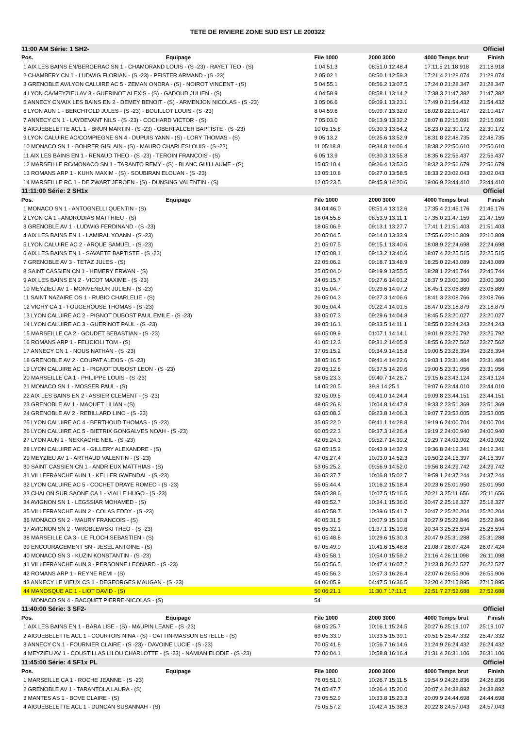TETE DE RIVIERE ZONE SUD EST LE 200322
| 11:00 AM Série: 1 SH2- | | | | Officiel |
| Pos. Equipage | File 1000 | 2000 3000 | 4000 Temps brut | Finish |
| 1 AIX LES BAINS EN/BERGERAC SN 1 - CHAMORAND LOUIS - (S -23) - RAYET TEO - (S) | 1 04:51.3 | 08:51.0 12:48.4 | 17:11.5 21:18.918 | 21:18.918 |
| 2 CHAMBERY CN 1 - LUDWIG FLORIAN - (S -23) - PFISTER ARMAND - (S -23) | 2 05:02.1 | 08:50.1 12:59.3 | 17:21.4 21:28.074 | 21:28.074 |
| 3 GRENOBLE AV/LYON CALUIRE AC 5 - ZEMAN ONDRA - (S) - NOIROT VINCENT - (S) | 5 04:55.1 | 08:56.2 13:07.5 | 17:24.0 21:28.347 | 21:28.347 |
| 4 LYON CA/MEYZIEU AV 3 - GUERINOT ALEXIS - (S) - GADOUD JULIEN - (S) | 4 04:58.9 | 08:58.1 13:14.2 | 17:38.3 21:47.382 | 21:47.382 |
| 5 ANNECY CN/AIX LES BAINS EN 2 - DEMEY BENOIT - (S) - ARMENJON NICOLAS - (S -23) | 3 05:06.6 | 09:09.1 13:23.1 | 17:49.0 21:54.432 | 21:54.432 |
| 6 LYON AUN 1 - BERCHTOLD JULES - (S -23) - BOUILLOT LOUIS - (S -23) | 8 04:59.6 | 09:09.7 13:32.0 | 18:02.8 22:10.417 | 22:10.417 |
| 7 ANNECY CN 1 - LAYDEVANT NILS - (S -23) - COCHARD VICTOR - (S) | 7 05:03.0 | 09:13.9 13:32.2 | 18:07.8 22:15.091 | 22:15.091 |
| 8 AIGUEBELETTE ACL 1 - BRUN MARTIN - (S -23) - OBERFALCER BAPTISTE - (S -23) | 10 05:15.8 | 09:30.3 13:54.2 | 18:23.0 22:30.172 | 22:30.172 |
| 9 LYON CALUIRE AC/COMPIEGNE SN 4 - DUPUIS YANN - (S) - LORY THOMAS - (S) | 9 05:13.2 | 09:25.6 13:52.9 | 18:31.8 22:48.735 | 22:48.735 |
| 10 MONACO SN 1 - BOHRER GISLAIN - (S) - MAURO CHARLESLOUIS - (S -23) | 11 05:18.8 | 09:34.8 14:06.4 | 18:38.2 22:50.610 | 22:50.610 |
| 11 AIX LES BAINS EN 1 - RENAUD THEO - (S -23) - TEROIN FRANCOIS - (S) | 6 05:13.9 | 09:30.3 13:55.8 | 18:35.6 22:56.437 | 22:56.437 |
| 12 MARSEILLE RC/MONACO SN 1 - TARANTO REMY - (S) - BLANC GUILLAUME - (S) | 15 05:10.4 | 09:26.4 13:53.5 | 18:32.3 22:56.679 | 22:56.679 |
| 13 ROMANS ARP 1 - KUHN MAXIM - (S) - SOUBIRAN ELOUAN - (S -23) | 13 05:10.8 | 09:27.0 13:58.5 | 18:33.2 23:02.043 | 23:02.043 |
| 14 MARSEILLE RC 1 - DE ZWART JEROEN - (S) - DUNSING VALENTIN - (S) | 12 05:23.5 | 09:45.9 14:20.6 | 19:06.9 23:44.410 | 23:44.410 |
| 11:11:00 Série: 2 SH1x | | | | Officiel |
| Pos. Equipage | File 1000 | 2000 3000 | 4000 Temps brut | Finish |
| 1 MONACO SN 1 - ANTOGNELLI QUENTIN - (S) | 34 04:46.0 | 08:51.4 13:12.6 | 17:35.4 21:46.176 | 21:46.176 |
| 2 LYON CA 1 - ANDRODIAS MATTHIEU - (S) | 16 04:55.8 | 08:53.9 13:11.1 | 17:35.0 21:47.159 | 21:47.159 |
| 3 GRENOBLE AV 1 - LUDWIG FERDINAND - (S -23) | 18 05:06.9 | 09:13.1 13:27.7 | 17:41.1 21:51.403 | 21:51.403 |
| 4 AIX LES BAINS EN 1 - LAMIRAL YOANN - (S -23) | 20 05:04.5 | 09:14.0 13:33.9 | 17:55.6 22:10.809 | 22:10.809 |
| 5 LYON CALUIRE AC 2 - ARQUE SAMUEL - (S -23) | 21 05:07.5 | 09:15.1 13:40.6 | 18:08.9 22:24.698 | 22:24.698 |
| 6 AIX LES BAINS EN 1 - SAVAETE BAPTISTE - (S -23) | 17 05:08.1 | 09:13.2 13:40.6 | 18:07.4 22:25.515 | 22:25.515 |
| 7 GRENOBLE AV 3 - TETAZ JULES - (S) | 22 05:06.2 | 09:18.7 13:48.9 | 18:25.0 22:43.089 | 22:43.089 |
| 8 SAINT CASSIEN CN 1 - HEMERY ERWAN - (S) | 25 05:04.0 | 09:19.9 13:55.5 | 18:28.1 22:46.744 | 22:46.744 |
| 9 AIX LES BAINS EN 2 - VICOT MAXIME - (S -23) | 24 05:15.7 | 09:27.6 14:01.2 | 18:37.9 23:00.360 | 23:00.360 |
| 10 MEYZIEU AV 1 - MONVENEUR JULIEN - (S -23) | 31 05:04.7 | 09:29.6 14:07.2 | 18:45.1 23:06.889 | 23:06.889 |
| 11 SAINT NAZAIRE OS 1 - RUBIO CHARLELIE - (S) | 26 05:04.3 | 09:27.3 14:06.6 | 18:41.3 23:08.766 | 23:08.766 |
| 12 VICHY CA 1 - FOUGEROUSE THOMAS - (S -23) | 30 05:04.4 | 09:22.4 14:01.5 | 18:47.0 23:18.879 | 23:18.879 |
| 13 LYON CALUIRE AC 2 - PIGNOT DUBOST PAUL EMILE - (S -23) | 33 05:07.3 | 09:29.6 14:04.8 | 18:45.5 23:20.027 | 23:20.027 |
| 14 LYON CALUIRE AC 3 - GUERINOT PAUL - (S -23) | 39 05:16.1 | 09:33.5 14:11.1 | 18:55.0 23:24.243 | 23:24.243 |
| 15 MARSEILLE CA 2 - GOUDET SEBASTIAN - (S -23) | 66 05:09.9 | 01:07.1 14:14.1 | 19:01.9 23:26.792 | 23:26.792 |
| 16 ROMANS ARP 1 - FELICIOLI TOM - (S) | 41 05:12.3 | 09:31.2 14:05.9 | 18:55.6 23:27.562 | 23:27.562 |
| 17 ANNECY CN 1 - NOUS NATHAN - (S -23) | 37 05:15.2 | 09:34.9 14:15.8 | 19:00.5 23:28.394 | 23:28.394 |
| 18 GRENOBLE AV 2 - COUPAT ALEXIS - (S -23) | 38 05:16.5 | 09:41.4 14:22.6 | 19:03.1 23:31.484 | 23:31.484 |
| 19 LYON CALUIRE AC 1 - PIGNOT DUBOST LEON - (S -23) | 29 05:12.8 | 09:37.5 14:20.6 | 19:00.5 23:31.956 | 23:31.956 |
| 20 MARSEILLE CA 1 - PHILIPPE LOUIS - (S -23) | 58 05:23.3 | 09:40.7 14:26.7 | 19:15.6 23:43.124 | 23:43.124 |
| 21 MONACO SN 1 - MOSSER PAUL - (S) | 14 05:20.5 | 39.8 14:25.1 | 19:07.6 23:44.010 | 23:44.010 |
| 22 AIX LES BAINS EN 2 - ASSIER CLEMENT - (S -23) | 32 05:09.5 | 09:41.0 14:24.4 | 19:09.8 23:44.151 | 23:44.151 |
| 23 GRENOBLE AV 1 - MAQUET LILIAN - (S) | 48 05:26.8 | 10:04.8 14:47.9 | 19:33.2 23:51.369 | 23:51.369 |
| 24 GRENOBLE AV 2 - REBILLARD LINO - (S -23) | 63 05:08.3 | 09:23.8 14:06.3 | 19:07.7 23:53.005 | 23:53.005 |
| 25 LYON CALUIRE AC 4 - BERTHOUD THOMAS - (S -23) | 35 05:22.0 | 09:41.1 14:28.8 | 19:19.6 24:00.704 | 24:00.704 |
| 26 LYON CALUIRE AC 5 - BIETRIX GONGALVES NOAH - (S -23) | 60 05:22.3 | 09:37.3 14:26.4 | 19:19.2 24:00.940 | 24:00.940 |
| 27 LYON AUN 1 - NEKKACHE NEIL - (S -23) | 42 05:24.3 | 09:52.7 14:39.2 | 19:29.7 24:03.902 | 24:03.902 |
| 28 LYON CALUIRE AC 4 - GILLERY ALEXANDRE - (S) | 62 05:15.2 | 09:43.9 14:32.9 | 19:36.8 24:12.341 | 24:12.341 |
| 29 MEYZIEU AV 1 - ARTHAUD VALENTIN - (S -23) | 47 05:27.4 | 10:03.0 14:52.3 | 19:50.2 24:16.397 | 24:16.397 |
| 30 SAINT CASSIEN CN 1 - ANDRIEUX MATTHIAS - (S) | 53 05:25.2 | 09:56.9 14:52.0 | 19:56.8 24:29.742 | 24:29.742 |
| 31 VILLEFRANCHE AUN 1 - KELLER GWENDAL - (S -23) | 36 05:37.7 | 10:06.8 15:02.7 | 19:59.1 24:37.244 | 24:37.244 |
| 32 LYON CALUIRE AC 5 - COCHET DRAYE ROMEO - (S -23) | 55 05:44.4 | 10:16.2 15:18.4 | 20:23.6 25:01.950 | 25:01.950 |
| 33 CHALON SUR SAONE CA 1 - VIALLE HUGO - (S -23) | 59 05:38.6 | 10:07.5 15:16.5 | 20:21.3 25:11.656 | 25:11.656 |
| 34 AVIGNON SN 1 - LEGSSIAR MOHAMED - (S) | 49 05:52.7 | 10:34.1 15:36.0 | 20:47.2 25:18.327 | 25:18.327 |
| 35 VILLEFRANCHE AUN 2 - COLAS EDDY - (S -23) | 46 05:58.7 | 10:39.6 15:41.7 | 20:47.2 25:20.204 | 25:20.204 |
| 36 MONACO SN 2 - MAURY FRANCOIS - (S) | 40 05:31.5 | 10:07.9 15:10.8 | 20:27.9 25:22.846 | 25:22.846 |
| 37 AVIGNON SN 2 - WROBLEWSKI THEO - (S -23) | 65 05:32.1 | 01:37.1 15:19.6 | 20:34.3 25:26.594 | 25:26.594 |
| 38 MARSEILLE CA 3 - LE FLOCH SEBASTIEN - (S) | 61 05:48.8 | 10:29.6 15:30.3 | 20:47.9 25:31.288 | 25:31.288 |
| 39 ENCOURAGEMENT SN - JESEL ANTOINE - (S) | 67 05:49.9 | 10:41.6 15:46.8 | 21:08.7 26:07.424 | 26:07.424 |
| 40 MONACO SN 3 - KUZIN KONSTANTIN - (S -23) | 43 05:58.1 | 10:54.0 15:59.2 | 21:16.4 26:11.098 | 26:11.098 |
| 41 VILLEFRANCHE AUN 3 - PERSONNE LEONARD - (S -23) | 56 05:56.5 | 10:47.4 16:07.2 | 21:23.8 26:22.527 | 26:22.527 |
| 42 ROMANS ARP 1 - REYNE REMI - (S) | 45 05:56.3 | 10:57.3 16:26.4 | 22:07.6 26:55.906 | 26:55.906 |
| 43 ANNECY LE VIEUX CS 1 - DEGEORGES MAUGAN - (S -23) | 64 06:05.9 | 04:47.5 16:36.5 | 22:20.4 27:15.895 | 27:15.895 |
| 44 MANOSQUE AC 1 - LIOT DAVID - (S) | 50 06:21.1 | 11:30.7 17:11.5 | 22:51.7 27:52.688 | 27:52.688 |
| MONACO SN 4 - BACQUET PIERRE-NICOLAS - (S) | 54 | | | |
| 11:40:00 Série: 3 SF2- | | | | Officiel |
| Pos. Equipage | File 1000 | 2000 3000 | 4000 Temps brut | Finish |
| 1 AIX LES BAINS EN 1 - BARA LISE - (S) - MAUPIN LEANE - (S -23) | 68 05:25.7 | 10:16.1 15:24.5 | 20:27.6 25:19.107 | 25:19.107 |
| 2 AIGUEBELETTE ACL 1 - COURTOIS NINA - (S) - CATTIN-MASSON ESTELLE - (S) | 69 05:33.0 | 10:33.5 15:39.1 | 20:51.5 25:47.332 | 25:47.332 |
| 3 ANNECY CN 1 - FOURNIER CLAIRE - (S -23) - DAVOINE LUCIE - (S -23) | 70 05:41.8 | 10:56.7 16:14.6 | 21:24.9 26:24.432 | 26:24.432 |
| 4 MEYZIEU AV 1 - COUSTILLAS LILOU CHARLOTTE - (S -23) - NAMIAN ELODIE - (S -23) | 72 06:04.1 | 10:58.8 16:16.4 | 21:31.4 26:31.106 | 26:31.106 |
| 11:45:00 Série: 4 SF1x PL | | | | Officiel |
| Pos. Equipage | File 1000 | 2000 3000 | 4000 Temps brut | Finish |
| 1 MARSEILLE CA 1 - ROCHE JEANNE - (S -23) | 76 05:51.0 | 10:26.7 15:11.5 | 19:54.9 24:28.836 | 24:28.836 |
| 2 GRENOBLE AV 1 - TARANTOLA LAURA - (S) | 74 05:47.7 | 10:26.4 15:20.0 | 20:07.4 24:38.892 | 24:38.892 |
| 3 MANTES AS 1 - BOVE CLAIRE - (S) | 73 05:52.9 | 10:33.8 15:23.3 | 20:09.9 24:44.698 | 24:44.698 |
| 4 AIGUEBELETTE ACL 1 - DUNCAN SUSANNAH - (S) | 75 05:57.2 | 10:42.4 15:38.3 | 20:22.8 24:57.043 | 24:57.043 |